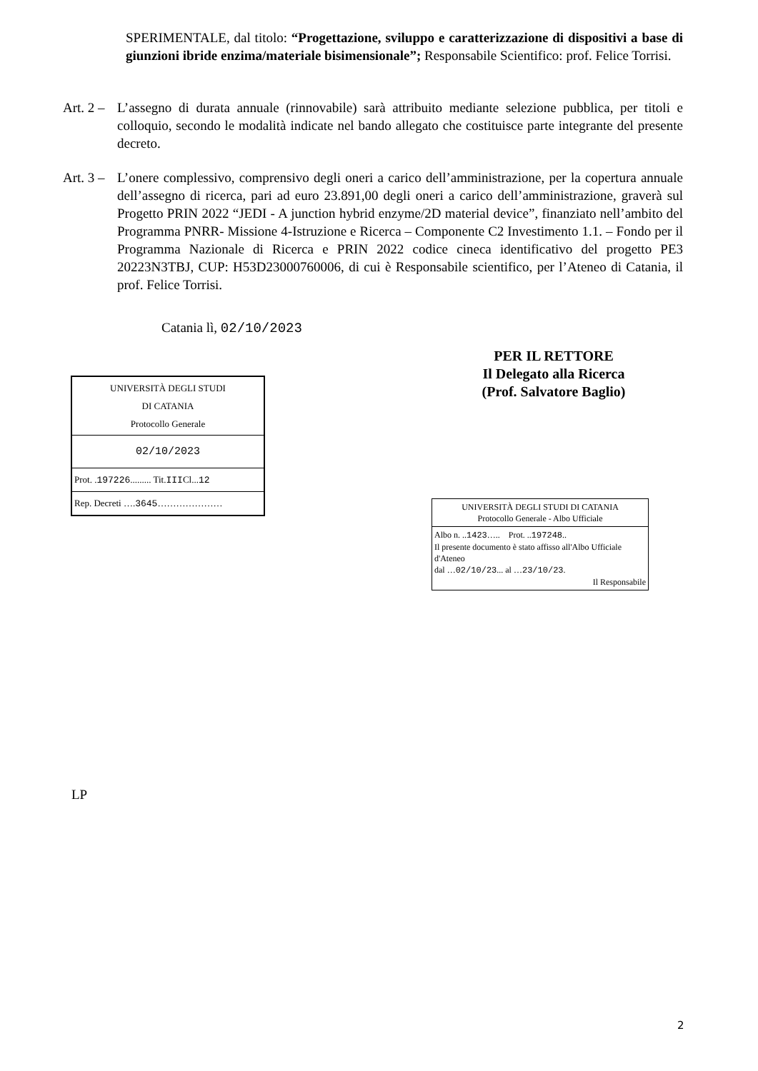SPERIMENTALE, dal titolo: “Progettazione, sviluppo e caratterizzazione di dispositivi a base di giunzioni ibride enzima/materiale bisimensionale”; Responsabile Scientifico: prof. Felice Torrisi.
Art. 2 –
L’assegno di durata annuale (rinnovabile) sarà attribuito mediante selezione pubblica, per titoli e colloquio, secondo le modalità indicate nel bando allegato che costituisce parte integrante del presente decreto.
Art. 3 –
L’onere complessivo, comprensivo degli oneri a carico dell’amministrazione, per la copertura annuale dell’assegno di ricerca, pari ad euro 23.891,00 degli oneri a carico dell’amministrazione, graverà sul Progetto PRIN 2022 “JEDI - A junction hybrid enzyme/2D material device”, finanziato nell’ambito del Programma PNRR- Missione 4-Istruzione e Ricerca – Componente C2 Investimento 1.1. – Fondo per il Programma Nazionale di Ricerca e PRIN 2022 codice cineca identificativo del progetto PE3 20223N3TBJ, CUP: H53D23000760006, di cui è Responsabile scientifico, per l’Ateneo di Catania, il prof. Felice Torrisi.
Catania lì, 02/10/2023
PER IL RETTORE
Il Delegato alla Ricerca
(Prof. Salvatore Baglio)
| UNIVERSITÀ DEGLI STUDI DI CATANIA Protocollo Generale |
| 02/10/2023 |
| Prot. . 197226 ......... Tit. III Cl... 12 |
| Rep. Decreti …. 3645 ………………… |
| UNIVERSITÀ DEGLI STUDI DI CATANIA Protocollo Generale - Albo Ufficiale |
| Albo n. .. 1423 ….. Prot. .. 197248 .. Il presente documento è stato affisso all'Albo Ufficiale d'Ateneo dal … 02/10/23 ... al … 23/10/23 . Il Responsabile |
LP
2